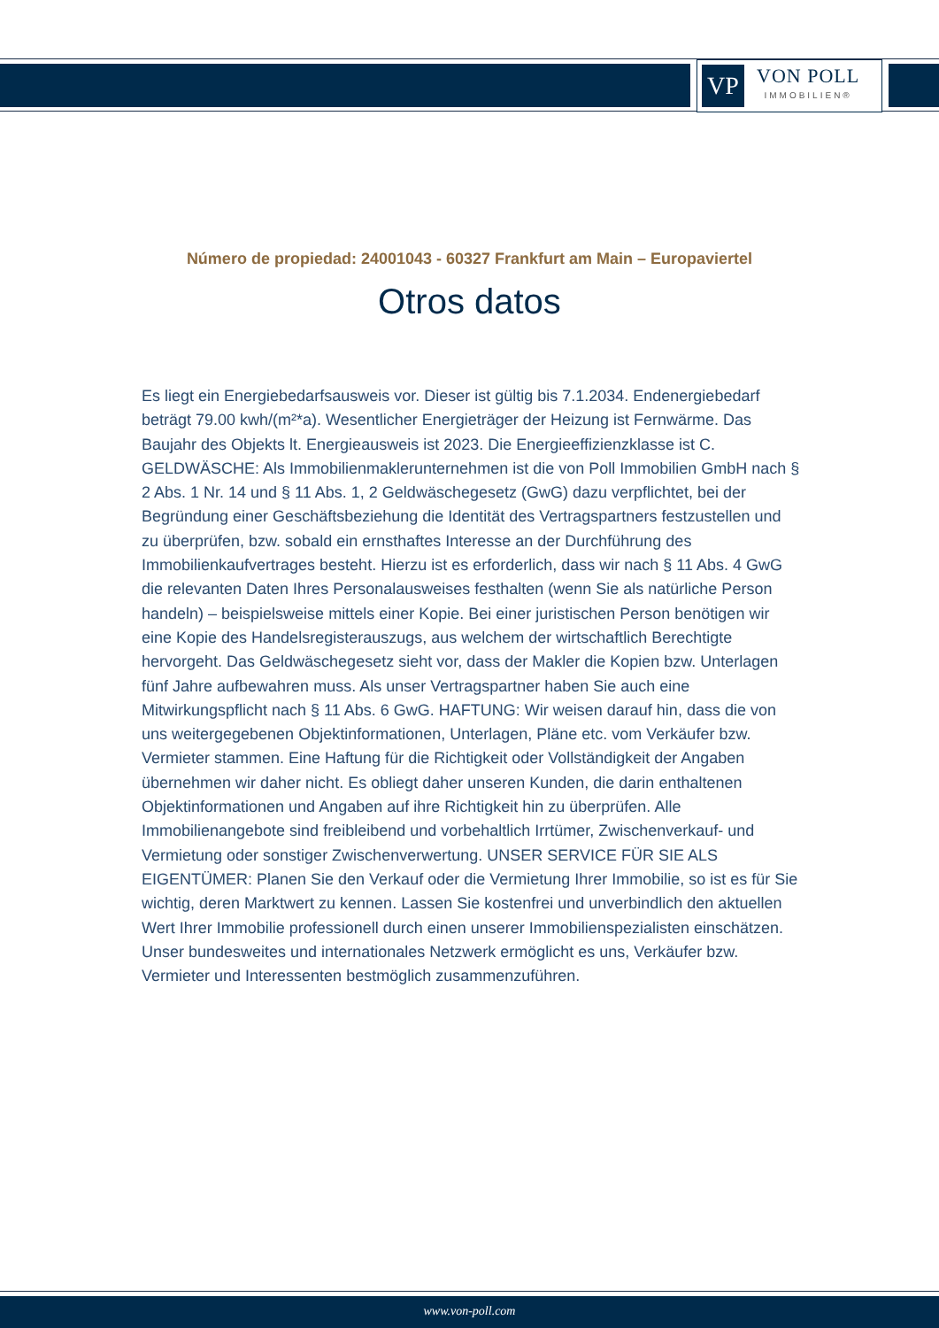VP
VON POLL
IMMOBILIEN®
Número de propiedad: 24001043 - 60327 Frankfurt am Main – Europaviertel
Otros datos
Es liegt ein Energiebedarfsausweis vor. Dieser ist gültig bis 7.1.2034. Endenergiebedarf beträgt 79.00 kwh/(m²*a). Wesentlicher Energieträger der Heizung ist Fernwärme. Das Baujahr des Objekts lt. Energieausweis ist 2023. Die Energieeffizienzklasse ist C. GELDWÄSCHE: Als Immobilienmaklerunternehmen ist die von Poll Immobilien GmbH nach § 2 Abs. 1 Nr. 14 und § 11 Abs. 1, 2 Geldwäschegesetz (GwG) dazu verpflichtet, bei der Begründung einer Geschäftsbeziehung die Identität des Vertragspartners festzustellen und zu überprüfen, bzw. sobald ein ernsthaftes Interesse an der Durchführung des Immobilienkaufvertrages besteht. Hierzu ist es erforderlich, dass wir nach § 11 Abs. 4 GwG die relevanten Daten Ihres Personalausweises festhalten (wenn Sie als natürliche Person handeln) – beispielsweise mittels einer Kopie. Bei einer juristischen Person benötigen wir eine Kopie des Handelsregisterauszugs, aus welchem der wirtschaftlich Berechtigte hervorgeht. Das Geldwäschegesetz sieht vor, dass der Makler die Kopien bzw. Unterlagen fünf Jahre aufbewahren muss. Als unser Vertragspartner haben Sie auch eine Mitwirkungspflicht nach § 11 Abs. 6 GwG. HAFTUNG: Wir weisen darauf hin, dass die von uns weitergegebenen Objektinformationen, Unterlagen, Pläne etc. vom Verkäufer bzw. Vermieter stammen. Eine Haftung für die Richtigkeit oder Vollständigkeit der Angaben übernehmen wir daher nicht. Es obliegt daher unseren Kunden, die darin enthaltenen Objektinformationen und Angaben auf ihre Richtigkeit hin zu überprüfen. Alle Immobilienangebote sind freibleibend und vorbehaltlich Irrtümer, Zwischenverkauf- und Vermietung oder sonstiger Zwischenverwertung. UNSER SERVICE FÜR SIE ALS EIGENTÜMER: Planen Sie den Verkauf oder die Vermietung Ihrer Immobilie, so ist es für Sie wichtig, deren Marktwert zu kennen. Lassen Sie kostenfrei und unverbindlich den aktuellen Wert Ihrer Immobilie professionell durch einen unserer Immobilienspezialisten einschätzen. Unser bundesweites und internationales Netzwerk ermöglicht es uns, Verkäufer bzw. Vermieter und Interessenten bestmöglich zusammenzuführen.
www.von-poll.com